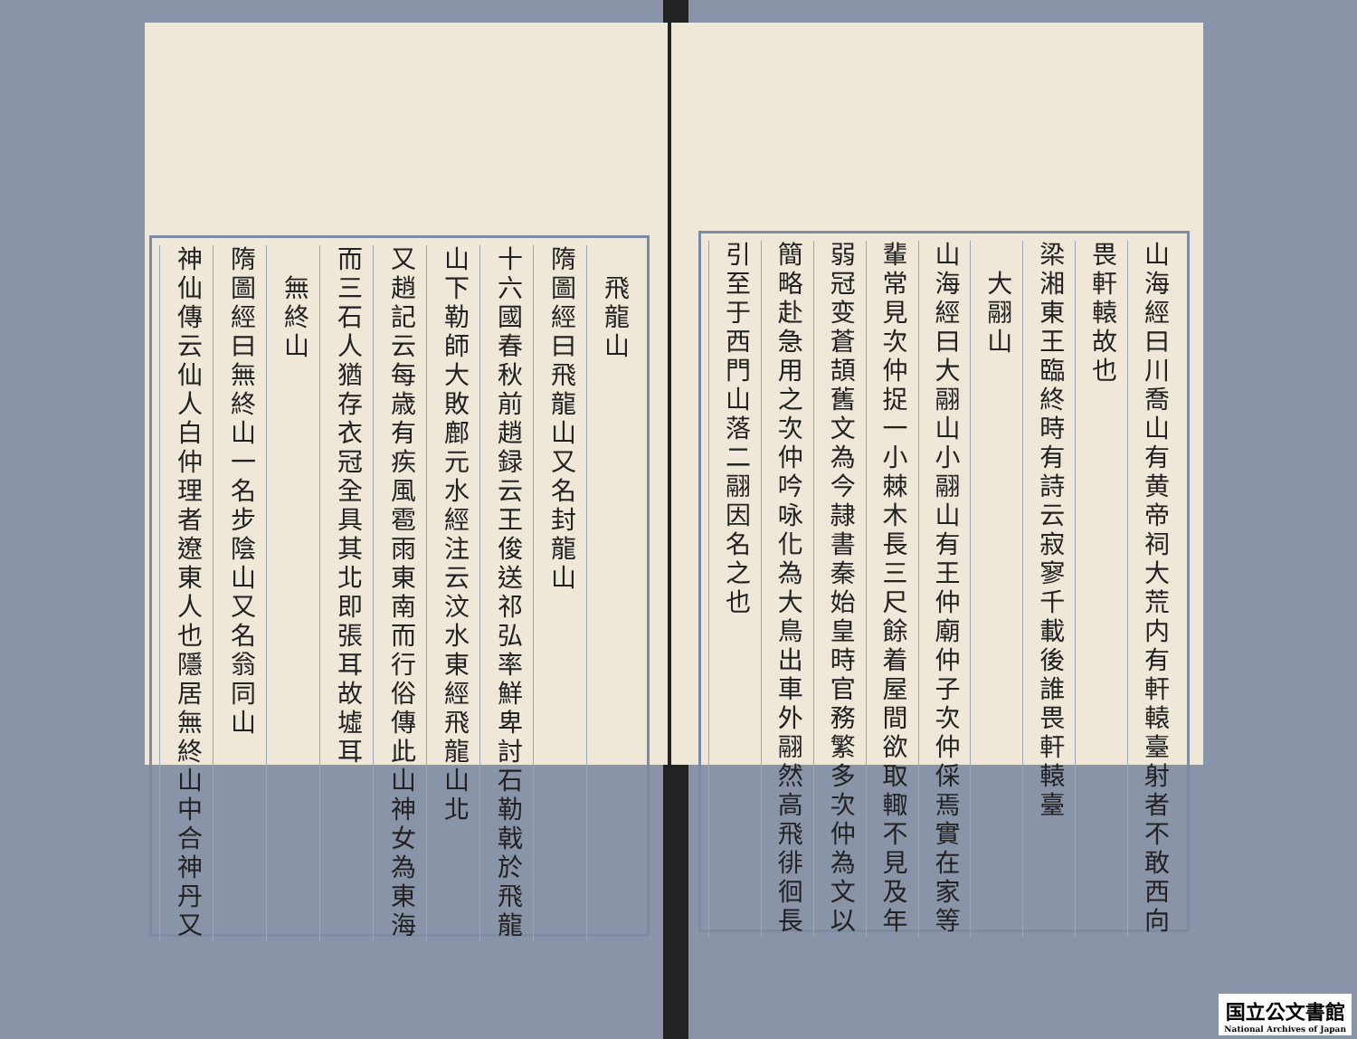山海經曰川喬山有黄帝祠大荒内有軒轅臺射者不敢西向
畏軒轅故也
梁湘東王臨終時有詩云寂寥千載後誰畏軒轅臺
　大翮山
山海經曰大翮山小翮山有王仲廟仲子次仲倸焉實在家等
輩常見次仲捉一小棘木長三尺餘着屋間欲取輙不見及年
弱冠变蒼頡舊文為今隷書秦始皇時官務繁多次仲為文以
簡略赴急用之次仲吟咏化為大鳥出車外翮然高飛徘徊長
引至于西門山落二翮因名之也
　飛龍山
隋圖經曰飛龍山又名封龍山
十六國春秋前趙録云王俊送祁弘率鮮卑討石勒戟於飛龍
山下勒師大敗鄜元水經注云汶水東經飛龍山北
又趙記云每歳有疾風雹雨東南而行俗傳此山神女為東海
而三石人猶存衣冠全具其北即張耳故墟耳
　無終山
隋圖經曰無終山一名步陰山又名翁同山
神仙傳云仙人白仲理者遼東人也隱居無終山中合神丹又
国立公文書館
National Archives of Japan